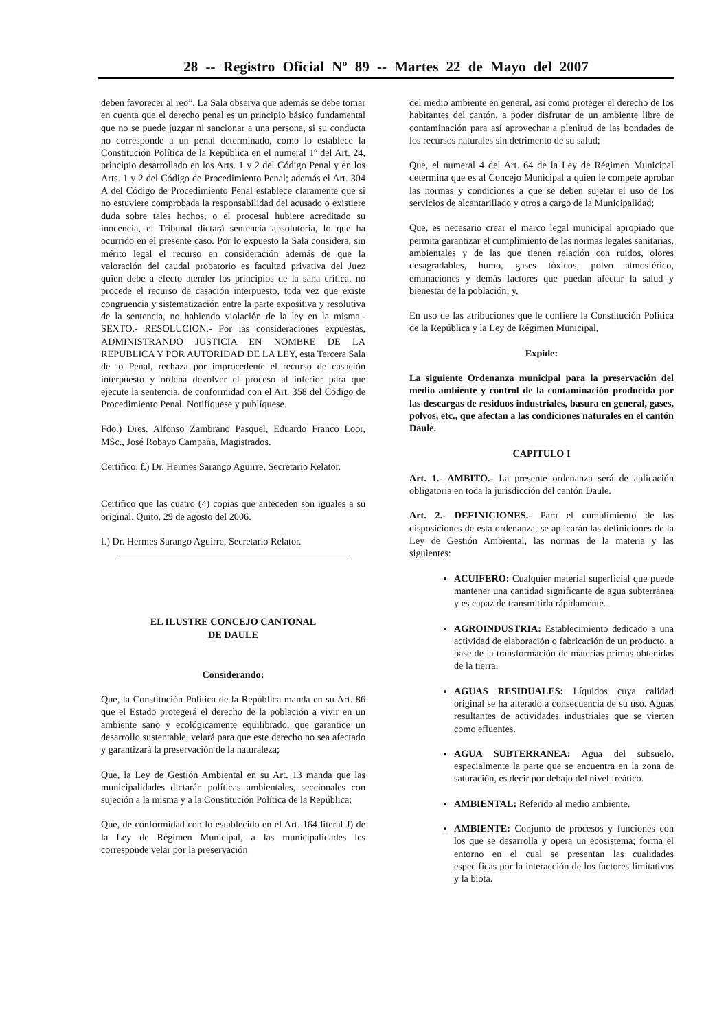28 -- Registro Oficial Nº 89 -- Martes 22 de Mayo del 2007
deben favorecer al reo”. La Sala observa que además se debe tomar en cuenta que el derecho penal es un principio básico fundamental que no se puede juzgar ni sancionar a una persona, si su conducta no corresponde a un penal determinado, como lo establece la Constitución Política de la República en el numeral 1º del Art. 24, principio desarrollado en los Arts. 1 y 2 del Código Penal y en los Arts. 1 y 2 del Código de Procedimiento Penal; además el Art. 304 A del Código de Procedimiento Penal establece claramente que si no estuviere comprobada la responsabilidad del acusado o existiere duda sobre tales hechos, o el procesal hubiere acreditado su inocencia, el Tribunal dictará sentencia absolutoria, lo que ha ocurrido en el presente caso. Por lo expuesto la Sala considera, sin mérito legal el recurso en consideración además de que la valoración del caudal probatorio es facultad privativa del Juez quien debe a efecto atender los principios de la sana crítica, no procede el recurso de casación interpuesto, toda vez que existe congruencia y sistematización entre la parte expositiva y resolutiva de la sentencia, no habiendo violación de la ley en la misma.- SEXTO.- RESOLUCION.- Por las consideraciones expuestas, ADMINISTRANDO JUSTICIA EN NOMBRE DE LA REPUBLICA Y POR AUTORIDAD DE LA LEY, esta Tercera Sala de lo Penal, rechaza por improcedente el recurso de casación interpuesto y ordena devolver el proceso al inferior para que ejecute la sentencia, de conformidad con el Art. 358 del Código de Procedimiento Penal. Notifíquese y publíquese.
Fdo.) Dres. Alfonso Zambrano Pasquel, Eduardo Franco Loor, MSc., José Robayo Campaña, Magistrados.
Certifico. f.) Dr. Hermes Sarango Aguirre, Secretario Relator.
Certifico que las cuatro (4) copias que anteceden son iguales a su original. Quito, 29 de agosto del 2006.
f.) Dr. Hermes Sarango Aguirre, Secretario Relator.
EL ILUSTRE CONCEJO CANTONAL
DE DAULE
Considerando:
Que, la Constitución Política de la República manda en su Art. 86 que el Estado protegerá el derecho de la población a vivir en un ambiente sano y ecológicamente equilibrado, que garantice un desarrollo sustentable, velará para que este derecho no sea afectado y garantizará la preservación de la naturaleza;
Que, la Ley de Gestión Ambiental en su Art. 13 manda que las municipalidades dictarán políticas ambientales, seccionales con sujeción a la misma y a la Constitución Política de la República;
Que, de conformidad con lo establecido en el Art. 164 literal J) de la Ley de Régimen Municipal, a las municipalidades les corresponde velar por la preservación
del medio ambiente en general, así como proteger el derecho de los habitantes del cantón, a poder disfrutar de un ambiente libre de contaminación para así aprovechar a plenitud de las bondades de los recursos naturales sin detrimento de su salud;
Que, el numeral 4 del Art. 64 de la Ley de Régimen Municipal determina que es al Concejo Municipal a quien le compete aprobar las normas y condiciones a que se deben sujetar el uso de los servicios de alcantarillado y otros a cargo de la Municipalidad;
Que, es necesario crear el marco legal municipal apropiado que permita garantizar el cumplimiento de las normas legales sanitarias, ambientales y de las que tienen relación con ruidos, olores desagradables, humo, gases tóxicos, polvo atmosférico, emanaciones y demás factores que puedan afectar la salud y bienestar de la población; y,
En uso de las atribuciones que le confiere la Constitución Política de la República y la Ley de Régimen Municipal,
Expide:
La siguiente Ordenanza municipal para la preservación del medio ambiente y control de la contaminación producida por las descargas de residuos industriales, basura en general, gases, polvos, etc., que afectan a las condiciones naturales en el cantón Daule.
CAPITULO I
Art. 1.- AMBITO.- La presente ordenanza será de aplicación obligatoria en toda la jurisdicción del cantón Daule.
Art. 2.- DEFINICIONES.- Para el cumplimiento de las disposiciones de esta ordenanza, se aplicarán las definiciones de la Ley de Gestión Ambiental, las normas de la materia y las siguientes:
ACUIFERO: Cualquier material superficial que puede mantener una cantidad significante de agua subterránea y es capaz de transmitirla rápidamente.
AGROINDUSTRIA: Establecimiento dedicado a una actividad de elaboración o fabricación de un producto, a base de la transformación de materias primas obtenidas de la tierra.
AGUAS RESIDUALES: Líquidos cuya calidad original se ha alterado a consecuencia de su uso. Aguas resultantes de actividades industriales que se vierten como efluentes.
AGUA SUBTERRANEA: Agua del subsuelo, especialmente la parte que se encuentra en la zona de saturación, es decir por debajo del nivel freático.
AMBIENTAL: Referido al medio ambiente.
AMBIENTE: Conjunto de procesos y funciones con los que se desarrolla y opera un ecosistema; forma el entorno en el cual se presentan las cualidades especificas por la interacción de los factores limitativos y la biota.